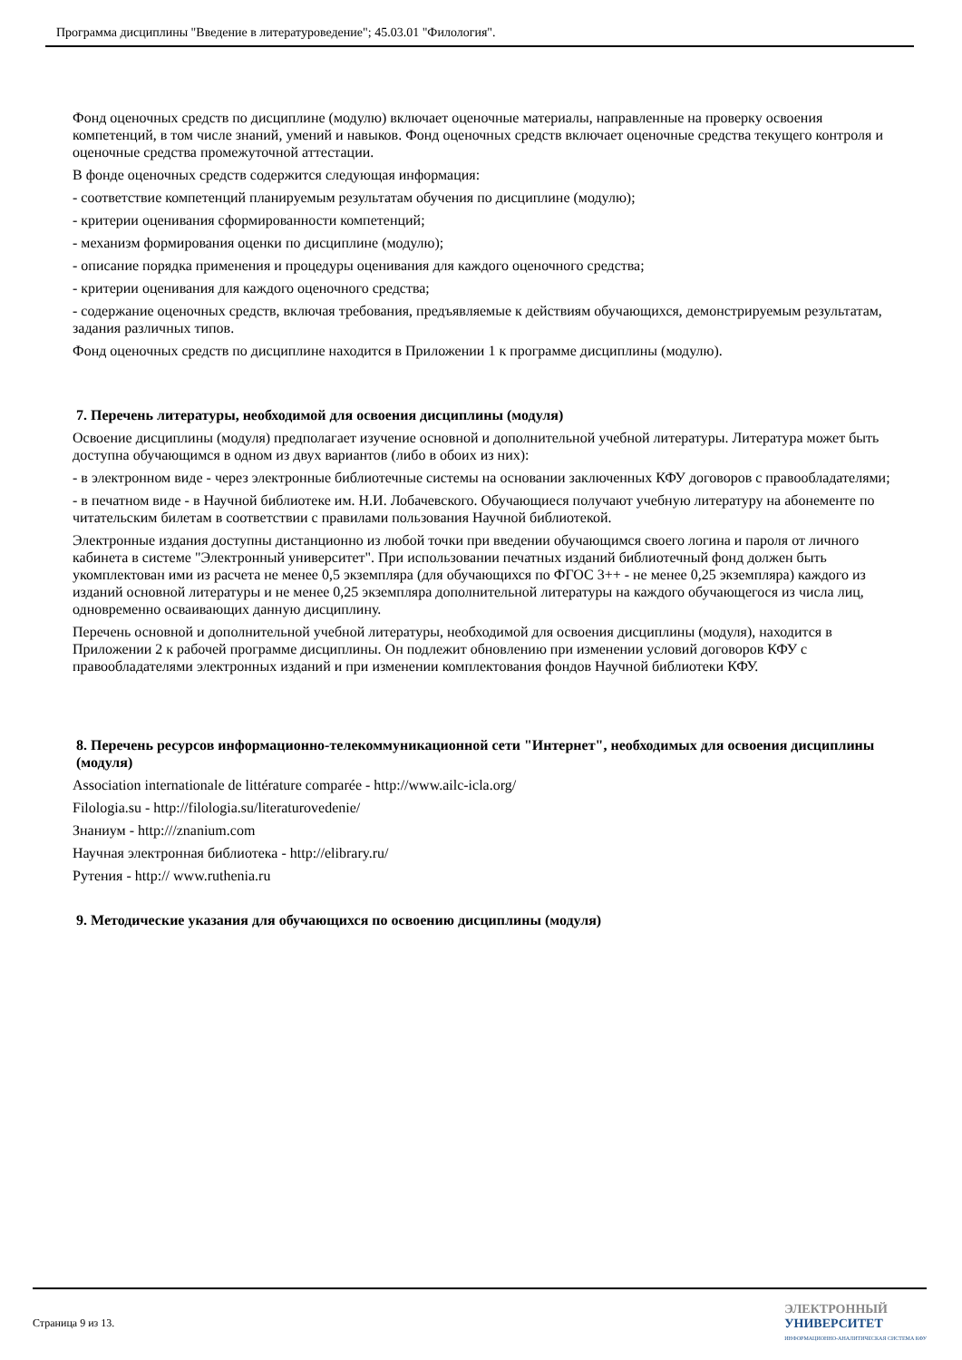Программа дисциплины "Введение в литературоведение"; 45.03.01 "Филология".
Фонд оценочных средств по дисциплине (модулю) включает оценочные материалы, направленные на проверку освоения компетенций, в том числе знаний, умений и навыков. Фонд оценочных средств включает оценочные средства текущего контроля и оценочные средства промежуточной аттестации.
В фонде оценочных средств содержится следующая информация:
- соответствие компетенций планируемым результатам обучения по дисциплине (модулю);
- критерии оценивания сформированности компетенций;
- механизм формирования оценки по дисциплине (модулю);
- описание порядка применения и процедуры оценивания для каждого оценочного средства;
- критерии оценивания для каждого оценочного средства;
- содержание оценочных средств, включая требования, предъявляемые к действиям обучающихся, демонстрируемым результатам, задания различных типов.
Фонд оценочных средств по дисциплине находится в Приложении 1 к программе дисциплины (модулю).
7. Перечень литературы, необходимой для освоения дисциплины (модуля)
Освоение дисциплины (модуля) предполагает изучение основной и дополнительной учебной литературы. Литература может быть доступна обучающимся в одном из двух вариантов (либо в обоих из них):
- в электронном виде - через электронные библиотечные системы на основании заключенных КФУ договоров с правообладателями;
- в печатном виде - в Научной библиотеке им. Н.И. Лобачевского. Обучающиеся получают учебную литературу на абонементе по читательским билетам в соответствии с правилами пользования Научной библиотекой.
Электронные издания доступны дистанционно из любой точки при введении обучающимся своего логина и пароля от личного кабинета в системе "Электронный университет". При использовании печатных изданий библиотечный фонд должен быть укомплектован ими из расчета не менее 0,5 экземпляра (для обучающихся по ФГОС 3++ - не менее 0,25 экземпляра) каждого из изданий основной литературы и не менее 0,25 экземпляра дополнительной литературы на каждого обучающегося из числа лиц, одновременно осваивающих данную дисциплину.
Перечень основной и дополнительной учебной литературы, необходимой для освоения дисциплины (модуля), находится в Приложении 2 к рабочей программе дисциплины. Он подлежит обновлению при изменении условий договоров КФУ с правообладателями электронных изданий и при изменении комплектования фондов Научной библиотеки КФУ.
8. Перечень ресурсов информационно-телекоммуникационной сети "Интернет", необходимых для освоения дисциплины (модуля)
Association internationale de littérature comparée - http://www.ailc-icla.org/
Filologia.su - http://filologia.su/literaturovedenie/
Знаниум - http:///znanium.com
Научная электронная библиотека - http://elibrary.ru/
Рутения - http:// www.ruthenia.ru
9. Методические указания для обучающихся по освоению дисциплины (модуля)
Страница 9 из 13.
ЭЛЕКТРОННЫЙ
УНИВЕРСИТЕТ
ИНФОРМАЦИОННО-АНАЛИТИЧЕСКАЯ СИСТЕМА КФУ